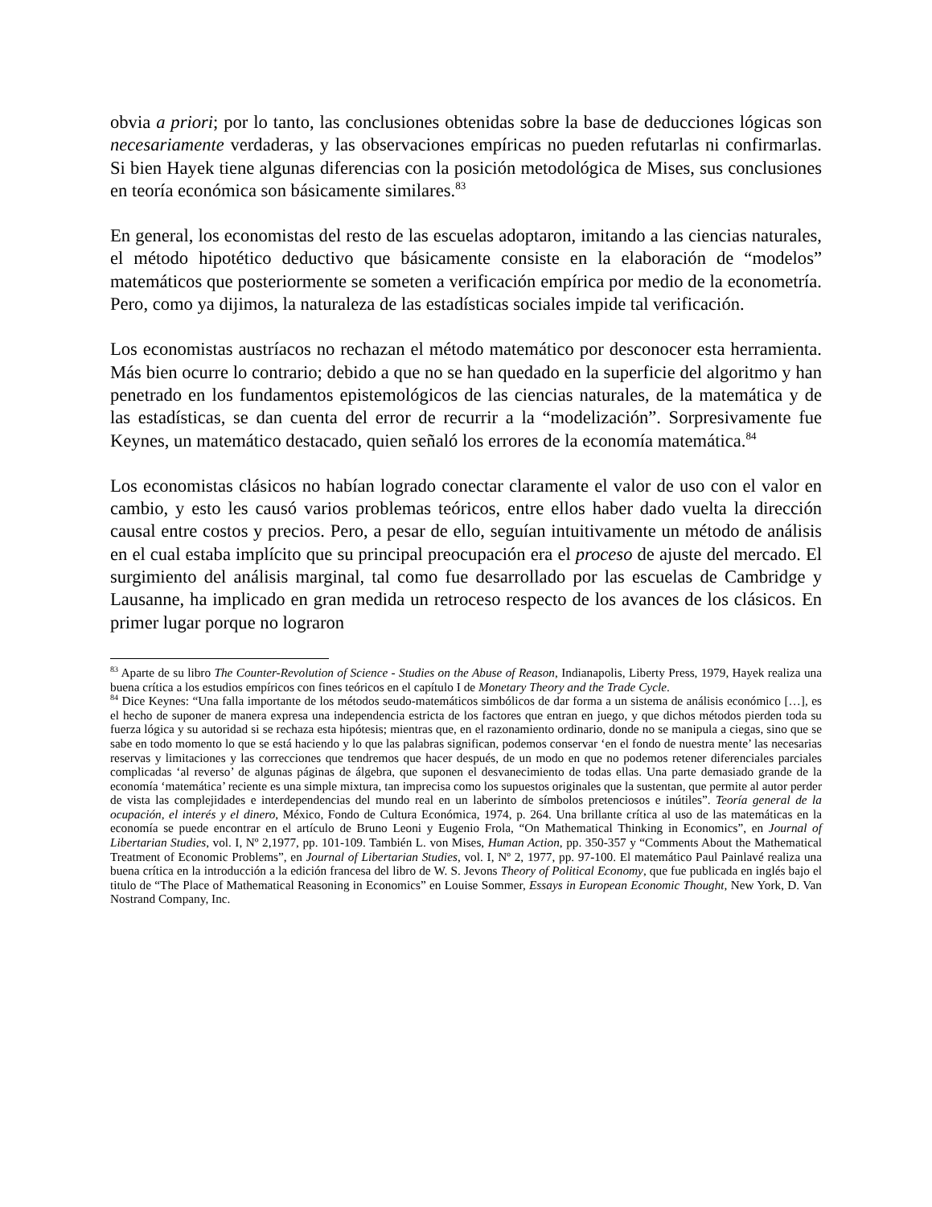obvia a priori; por lo tanto, las conclusiones obtenidas sobre la base de deducciones lógicas son necesariamente verdaderas, y las observaciones empíricas no pueden refutarlas ni confirmarlas. Si bien Hayek tiene algunas diferencias con la posición metodológica de Mises, sus conclusiones en teoría económica son básicamente similares.<sup>83</sup>
En general, los economistas del resto de las escuelas adoptaron, imitando a las ciencias naturales, el método hipotético deductivo que básicamente consiste en la elaboración de “modelos” matemáticos que posteriormente se someten a verificación empírica por medio de la econometría. Pero, como ya dijimos, la naturaleza de las estadísticas sociales impide tal verificación.
Los economistas austríacos no rechazan el método matemático por desconocer esta herramienta. Más bien ocurre lo contrario; debido a que no se han quedado en la superficie del algoritmo y han penetrado en los fundamentos epistemológicos de las ciencias naturales, de la matemática y de las estadísticas, se dan cuenta del error de recurrir a la “modelización”. Sorpresivamente fue Keynes, un matemático destacado, quien señaló los errores de la economía matemática.<sup>84</sup>
Los economistas clásicos no habían logrado conectar claramente el valor de uso con el valor en cambio, y esto les causó varios problemas teóricos, entre ellos haber dado vuelta la dirección causal entre costos y precios. Pero, a pesar de ello, seguían intuitivamente un método de análisis en el cual estaba implícito que su principal preocupación era el proceso de ajuste del mercado. El surgimiento del análisis marginal, tal como fue desarrollado por las escuelas de Cambridge y Lausanne, ha implicado en gran medida un retroceso respecto de los avances de los clásicos. En primer lugar porque no lograron
<sup>83</sup> Aparte de su libro The Counter-Revolution of Science - Studies on the Abuse of Reason, Indianapolis, Liberty Press, 1979, Hayek realiza una buena crítica a los estudios empíricos con fines teóricos en el capítulo I de Monetary Theory and the Trade Cycle.
<sup>84</sup> Dice Keynes: “Una falla importante de los métodos seudo-matemáticos simbólicos de dar forma a un sistema de análisis económico […], es el hecho de suponer de manera expresa una independencia estricta de los factores que entran en juego, y que dichos métodos pierden toda su fuerza lógica y su autoridad si se rechaza esta hipótesis; mientras que, en el razonamiento ordinario, donde no se manipula a ciegas, sino que se sabe en todo momento lo que se está haciendo y lo que las palabras significan, podemos conservar ‘en el fondo de nuestra mente’ las necesarias reservas y limitaciones y las correcciones que tendremos que hacer después, de un modo en que no podemos retener diferenciales parciales complicadas ‘al reverso’ de algunas páginas de álgebra, que suponen el desvanecimiento de todas ellas. Una parte demasiado grande de la economía ‘matemática’ reciente es una simple mixtura, tan imprecisa como los supuestos originales que la sustentan, que permite al autor perder de vista las complejidades e interdependencias del mundo real en un laberinto de símbolos pretenciosos e inútiles”. Teoría general de la ocupación, el interés y el dinero, México, Fondo de Cultura Económica, 1974, p. 264. Una brillante crítica al uso de las matemáticas en la economía se puede encontrar en el artículo de Bruno Leoni y Eugenio Frola, “On Mathematical Thinking in Economics”, en Journal of Libertarian Studies, vol. I, Nº 2,1977, pp. 101-109. También L. von Mises, Human Action, pp. 350-357 y “Comments About the Mathematical Treatment of Economic Problems”, en Journal of Libertarian Studies, vol. I, Nº 2, 1977, pp. 97-100. El matemático Paul Painlavé realiza una buena crítica en la introducción a la edición francesa del libro de W. S. Jevons Theory of Political Economy, que fue publicada en inglés bajo el titulo de “The Place of Mathematical Reasoning in Economics” en Louise Sommer, Essays in European Economic Thought, New York, D. Van Nostrand Company, Inc.